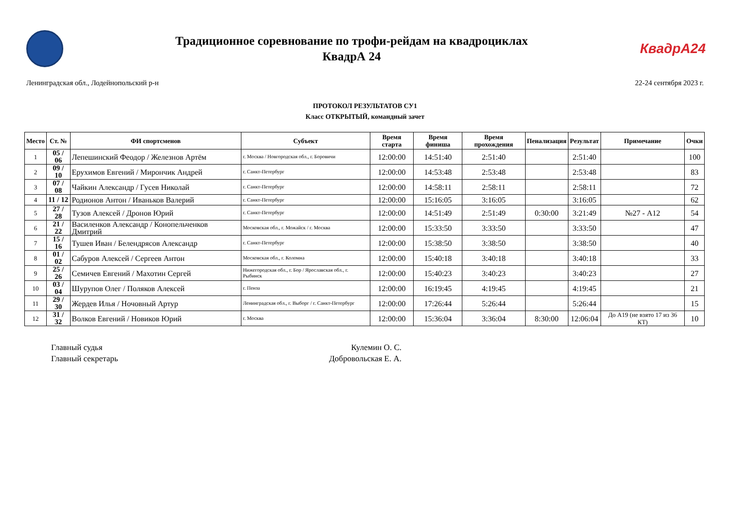Традиционное соревнование по трофи-рейдам на квадроциклах
КвадрА 24
КвадрА24
Ленинградская обл., Лодейнопольский р-н 22-24 сентября 2023 г.
ПРОТОКОЛ РЕЗУЛЬТАТОВ СУ1
Класс ОТКРЫТЫЙ, командный зачет
| Место | Ст. № | ФИ спортсменов | Субъект | Время старта | Время финиша | Время прохождения | Пенализация | Результат | Примечание | Очки |
| --- | --- | --- | --- | --- | --- | --- | --- | --- | --- | --- |
| 1 | 05 / 06 | Лепешинский Феодор / Железнов Артём | г. Москва / Новгородская обл., г. Боровичи | 12:00:00 | 14:51:40 | 2:51:40 | | 2:51:40 | | 100 |
| 2 | 09 / 10 | Ерухимов Евгений / Мирончик Андрей | г. Санкт-Петербург | 12:00:00 | 14:53:48 | 2:53:48 | | 2:53:48 | | 83 |
| 3 | 07 / 08 | Чайкин Александр / Гусев Николай | г. Санкт-Петербург | 12:00:00 | 14:58:11 | 2:58:11 | | 2:58:11 | | 72 |
| 4 | 11 / 12 | Родионов Антон / Иваньков Валерий | г. Санкт-Петербург | 12:00:00 | 15:16:05 | 3:16:05 | | 3:16:05 | | 62 |
| 5 | 27 / 28 | Тузов Алексей / Дронов Юрий | г. Санкт-Петербург | 12:00:00 | 14:51:49 | 2:51:49 | 0:30:00 | 3:21:49 | №27 - А12 | 54 |
| 6 | 21 / 22 | Василенков Александр / Конопельченков Дмитрий | Московская обл., г. Можайск / г. Москва | 12:00:00 | 15:33:50 | 3:33:50 | | 3:33:50 | | 47 |
| 7 | 15 / 16 | Тушев Иван / Белендрясов Александр | г. Санкт-Петербург | 12:00:00 | 15:38:50 | 3:38:50 | | 3:38:50 | | 40 |
| 8 | 01 / 02 | Сабуров Алексей / Сергеев Антон | Московская обл., г. Коломна | 12:00:00 | 15:40:18 | 3:40:18 | | 3:40:18 | | 33 |
| 9 | 25 / 26 | Семичев Евгений / Махотин Сергей | Нижегородская обл., г. Бор / Ярославская обл., г. Рыбинск | 12:00:00 | 15:40:23 | 3:40:23 | | 3:40:23 | | 27 |
| 10 | 03 / 04 | Шурупов Олег / Поляков Алексей | г. Пенза | 12:00:00 | 16:19:45 | 4:19:45 | | 4:19:45 | | 21 |
| 11 | 29 / 30 | Жердев Илья / Ночовный Артур | Ленинградская обл., г. Выборг / г. Санкт-Петербург | 12:00:00 | 17:26:44 | 5:26:44 | | 5:26:44 | | 15 |
| 12 | 31 / 32 | Волков Евгений / Новиков Юрий | г. Москва | 12:00:00 | 15:36:04 | 3:36:04 | 8:30:00 | 12:06:04 | До А19 (не взято 17 из 36 КТ) | 10 |
Главный судья Кулемин О. С.
Главный секретарь Добровольская Е. А.